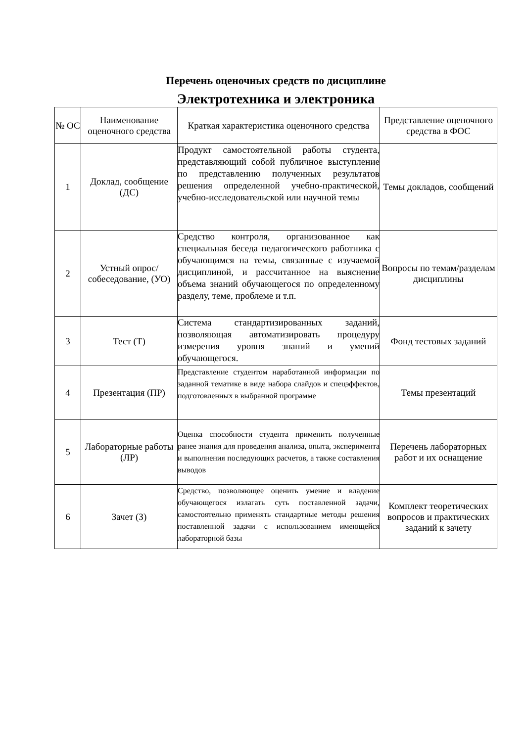Перечень оценочных средств по дисциплине
Электротехника и электроника
| № ОС | Наименование оценочного средства | Краткая характеристика оценочного средства | Представление оценочного средства в ФОС |
| --- | --- | --- | --- |
| 1 | Доклад, сообщение (ДС) | Продукт самостоятельной работы студента, представляющий собой публичное выступление по представлению полученных результатов решения определенной учебно-практической, учебно-исследовательской или научной темы | Темы докладов, сообщений |
| 2 | Устный опрос/ собеседование, (УО) | Средство контроля, организованное как специальная беседа педагогического работника с обучающимся на темы, связанные с изучаемой дисциплиной, и рассчитанное на выяснение объема знаний обучающегося по определенному разделу, теме, проблеме и т.п. | Вопросы по темам/разделам дисциплины |
| 3 | Тест (Т) | Система стандартизированных заданий, позволяющая автоматизировать процедуру измерения уровня знаний и умений обучающегося. | Фонд тестовых заданий |
| 4 | Презентация (ПР) | Представление студентом наработанной информации по заданной тематике в виде набора слайдов и спецэффектов, подготовленных в выбранной программе | Темы презентаций |
| 5 | Лабораторные работы (ЛР) | Оценка способности студента применить полученные ранее знания для проведения анализа, опыта, эксперимента и выполнения последующих расчетов, а также составления выводов | Перечень лабораторных работ и их оснащение |
| 6 | Зачет (З) | Средство, позволяющее оценить умение и владение обучающегося излагать суть поставленной задачи, самостоятельно применять стандартные методы решения поставленной задачи с использованием имеющейся лабораторной базы | Комплект теоретических вопросов и практических заданий к зачету |